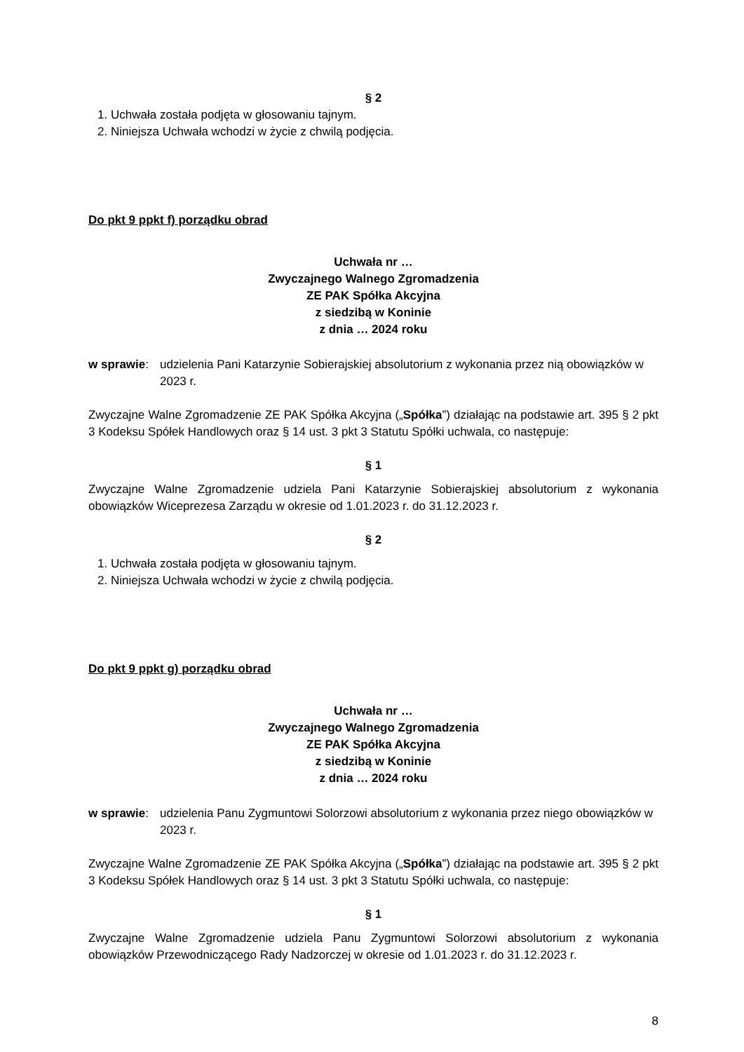§ 2
1. Uchwała została podjęta w głosowaniu tajnym.
2. Niniejsza Uchwała wchodzi w życie z chwilą podjęcia.
Do pkt 9 ppkt f) porządku obrad
Uchwała nr …
Zwyczajnego Walnego Zgromadzenia
ZE PAK Spółka Akcyjna
z siedzibą w Koninie
z dnia … 2024 roku
w sprawie: udzielenia Pani Katarzynie Sobierajskiej absolutorium z wykonania przez nią obowiązków w 2023 r.
Zwyczajne Walne Zgromadzenie ZE PAK Spółka Akcyjna („Spółka”) działając na podstawie art. 395 § 2 pkt 3 Kodeksu Spółek Handlowych oraz § 14 ust. 3 pkt 3 Statutu Spółki uchwala, co następuje:
§ 1
Zwyczajne Walne Zgromadzenie udziela Pani Katarzynie Sobierajskiej absolutorium z wykonania obowiązków Wiceprezesa Zarządu w okresie od 1.01.2023 r. do 31.12.2023 r.
§ 2
1. Uchwała została podjęta w głosowaniu tajnym.
2. Niniejsza Uchwała wchodzi w życie z chwilą podjęcia.
Do pkt 9 ppkt g) porządku obrad
Uchwała nr …
Zwyczajnego Walnego Zgromadzenia
ZE PAK Spółka Akcyjna
z siedzibą w Koninie
z dnia … 2024 roku
w sprawie: udzielenia Panu Zygmuntowi Solorzowi absolutorium z wykonania przez niego obowiązków w 2023 r.
Zwyczajne Walne Zgromadzenie ZE PAK Spółka Akcyjna („Spółka”) działając na podstawie art. 395 § 2 pkt 3 Kodeksu Spółek Handlowych oraz § 14 ust. 3 pkt 3 Statutu Spółki uchwala, co następuje:
§ 1
Zwyczajne Walne Zgromadzenie udziela Panu Zygmuntowi Solorzowi absolutorium z wykonania obowiązków Przewodniczącego Rady Nadzorczej w okresie od 1.01.2023 r. do 31.12.2023 r.
8